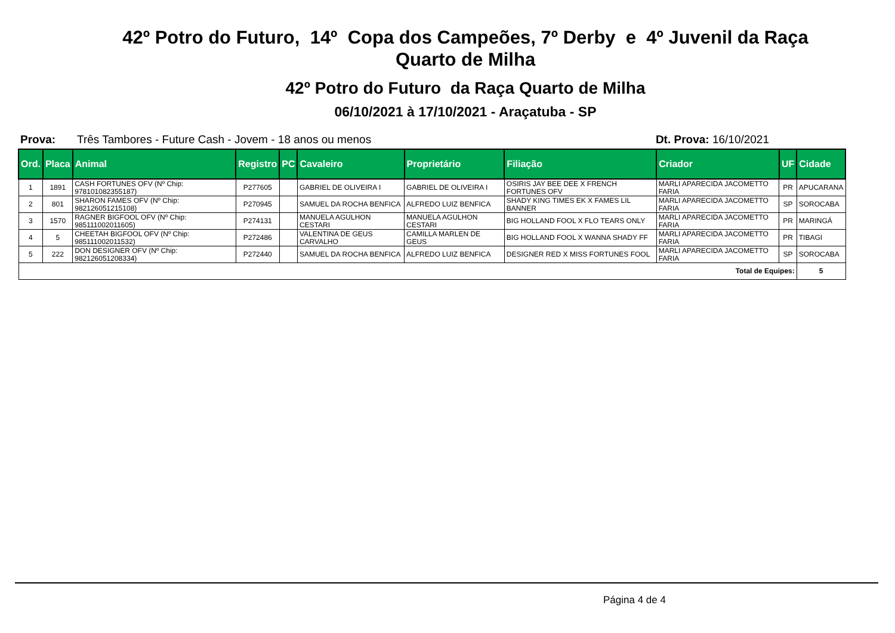42º Potro do Futuro, 14º Copa dos Campeões, 7º Derby e 4º Juvenil da Raça
Quarto de Milha
42º Potro do Futuro da Raça Quarto de Milha
06/10/2021 à 17/10/2021 - Araçatuba - SP
Prova: Três Tambores - Future Cash - Jovem - 18 anos ou menos Dt. Prova: 16/10/2021
| Ord. | Placa | Animal | Registro | PC | Cavaleiro | Proprietário | Filiação | Criador | UF | Cidade |
| --- | --- | --- | --- | --- | --- | --- | --- | --- | --- | --- |
| 1 | 1891 | CASH FORTUNES OFV (Nº Chip: 978101082355187) | P277605 | | GABRIEL DE OLIVEIRA I | GABRIEL DE OLIVEIRA I | OSIRIS JAY BEE DEE X FRENCH FORTUNES OFV | MARLI APARECIDA JACOMETTO FARIA | PR | APUCARANA |
| 2 | 801 | SHARON FAMES OFV (Nº Chip: 982126051215108) | P270945 | | SAMUEL DA ROCHA BENFICA | ALFREDO LUIZ BENFICA | SHADY KING TIMES EK X FAMES LIL BANNER | MARLI APARECIDA JACOMETTO FARIA | SP | SOROCABA |
| 3 | 1570 | RAGNER BIGFOOL OFV (Nº Chip: 985111002011605) | P274131 | | MANUELA AGULHON CESTARI | MANUELA AGULHON CESTARI | BIG HOLLAND FOOL X FLO TEARS ONLY | MARLI APARECIDA JACOMETTO FARIA | PR | MARINGÁ |
| 4 | 5 | CHEETAH BIGFOOL OFV (Nº Chip: 985111002011532) | P272486 | | VALENTINA DE GEUS CARVALHO | CAMILLA MARLEN DE GEUS | BIG HOLLAND FOOL X WANNA SHADY FF | MARLI APARECIDA JACOMETTO FARIA | PR | TIBAGI |
| 5 | 222 | DON DESIGNER OFV (Nº Chip: 982126051208334) | P272440 | | SAMUEL DA ROCHA BENFICA | ALFREDO LUIZ BENFICA | DESIGNER RED X MISS FORTUNES FOOL | MARLI APARECIDA JACOMETTO FARIA | SP | SOROCABA |
| Total de Equipes: | | | | | | | | | | 5 |
Página 4 de 4